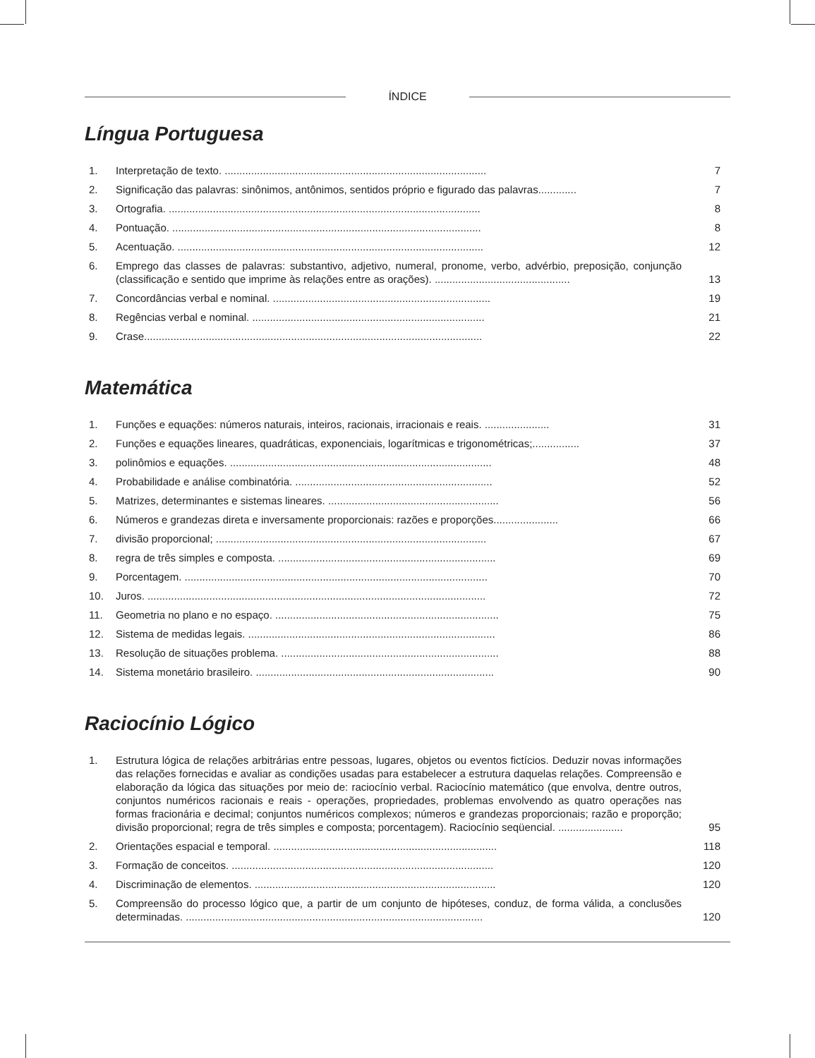ÍNDICE
Língua Portuguesa
1. Interpretação de texto. .........................................................................................
7
2. Significação das palavras: sinônimos, antônimos, sentidos próprio e figurado das palavras.............
7
3. Ortografia. ..........................................................................................................
8
4. Pontuação. .........................................................................................................
8
5. Acentuação. ........................................................................................................
12
6. Emprego das classes de palavras: substantivo, adjetivo, numeral, pronome, verbo, advérbio, preposição, conjunção (classificação e sentido que imprime às relações entre as orações). ..............................................
13
7. Concordâncias verbal e nominal. ..........................................................................
19
8. Regências verbal e nominal. ...............................................................................
21
9. Crase...................................................................................................................
22
Matemática
1. Funções e equações: números naturais, inteiros, racionais, irracionais e reais. ......................
31
2. Funções e equações lineares, quadráticas, exponenciais, logarítmicas e trigonométricas;................
37
3. polinômios e equações. .........................................................................................
48
4. Probabilidade e análise combinatória. ...................................................................
52
5. Matrizes, determinantes e sistemas lineares. ..........................................................
56
6. Números e grandezas direta e inversamente proporcionais: razões e proporções......................
66
7. divisão proporcional; ............................................................................................
67
8. regra de três simples e composta. ..........................................................................
69
9. Porcentagem. .......................................................................................................
70
10. Juros. ...................................................................................................................
72
11. Geometria no plano e no espaço. ............................................................................
75
12. Sistema de medidas legais. ....................................................................................
86
13. Resolução de situações problema. ..........................................................................
88
14. Sistema monetário brasileiro. .................................................................................
90
Raciocínio Lógico
1. Estrutura lógica de relações arbitrárias entre pessoas, lugares, objetos ou eventos fictícios. Deduzir novas informações das relações fornecidas e avaliar as condições usadas para estabelecer a estrutura daquelas relações. Compreensão e elaboração da lógica das situações por meio de: raciocínio verbal. Raciocínio matemático (que envolva, dentre outros, conjuntos numéricos racionais e reais - operações, propriedades, problemas envolvendo as quatro operações nas formas fracionária e decimal; conjuntos numéricos complexos; números e grandezas proporcionais; razão e proporção; divisão proporcional; regra de três simples e composta; porcentagem). Raciocínio seqüencial. ......................
95
2. Orientações espacial e temporal. ............................................................................
118
3. Formação de conceitos. .........................................................................................
120
4. Discriminação de elementos. ..................................................................................
120
5. Compreensão do processo lógico que, a partir de um conjunto de hipóteses, conduz, de forma válida, a conclusões determinadas. .....................................................................................................
120